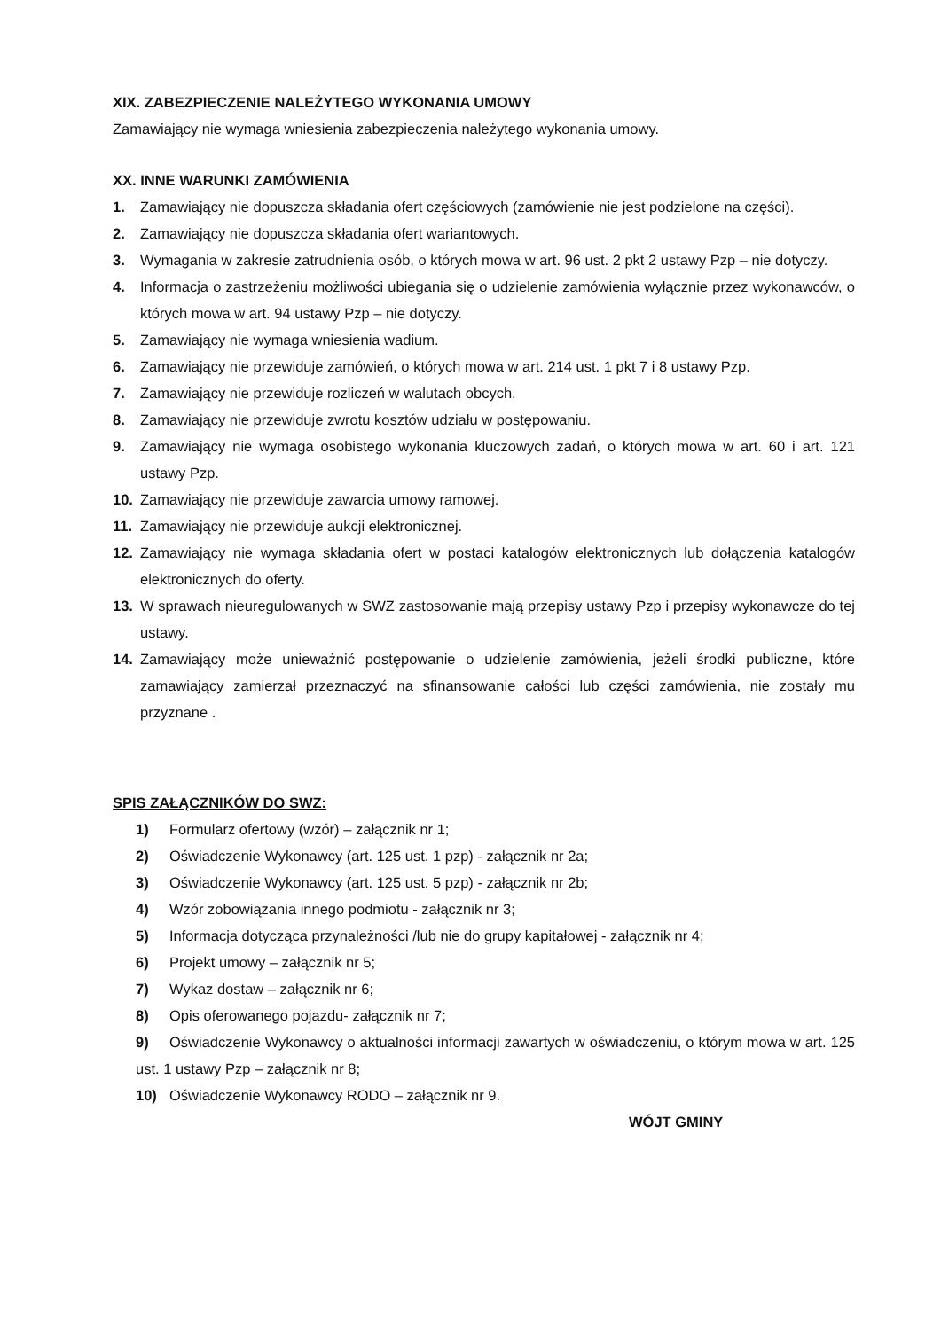XIX. ZABEZPIECZENIE NALEŻYTEGO WYKONANIA UMOWY
Zamawiający nie wymaga wniesienia zabezpieczenia należytego wykonania umowy.
XX. INNE WARUNKI ZAMÓWIENIA
1. Zamawiający nie dopuszcza składania ofert częściowych (zamówienie nie jest podzielone na części).
2. Zamawiający nie dopuszcza składania ofert wariantowych.
3. Wymagania w zakresie zatrudnienia osób, o których mowa w art. 96 ust. 2 pkt 2 ustawy Pzp – nie dotyczy.
4. Informacja o zastrzeżeniu możliwości ubiegania się o udzielenie zamówienia wyłącznie przez wykonawców, o których mowa w art. 94 ustawy Pzp – nie dotyczy.
5. Zamawiający nie wymaga wniesienia wadium.
6. Zamawiający nie przewiduje zamówień, o których mowa w art. 214 ust. 1 pkt 7 i 8 ustawy Pzp.
7. Zamawiający nie przewiduje rozliczeń w walutach obcych.
8. Zamawiający nie przewiduje zwrotu kosztów udziału w postępowaniu.
9. Zamawiający nie wymaga osobistego wykonania kluczowych zadań, o których mowa w art. 60 i art. 121 ustawy Pzp.
10. Zamawiający nie przewiduje zawarcia umowy ramowej.
11. Zamawiający nie przewiduje aukcji elektronicznej.
12. Zamawiający nie wymaga składania ofert w postaci katalogów elektronicznych lub dołączenia katalogów elektronicznych do oferty.
13. W sprawach nieuregulowanych w SWZ zastosowanie mają przepisy ustawy Pzp i przepisy wykonawcze do tej ustawy.
14. Zamawiający może unieważnić postępowanie o udzielenie zamówienia, jeżeli środki publiczne, które zamawiający zamierzał przeznaczyć na sfinansowanie całości lub części zamówienia, nie zostały mu przyznane .
SPIS ZAŁĄCZNIKÓW DO SWZ:
1) Formularz ofertowy (wzór) – załącznik nr 1;
2) Oświadczenie Wykonawcy (art. 125 ust. 1 pzp) - załącznik nr 2a;
3) Oświadczenie Wykonawcy (art. 125 ust. 5 pzp) - załącznik nr 2b;
4) Wzór zobowiązania innego podmiotu - załącznik nr 3;
5) Informacja dotycząca przynależności /lub nie do grupy kapitałowej - załącznik nr 4;
6) Projekt umowy – załącznik nr 5;
7) Wykaz dostaw – załącznik nr 6;
8) Opis oferowanego pojazdu- załącznik nr 7;
9) Oświadczenie Wykonawcy o aktualności informacji zawartych w oświadczeniu, o którym mowa w art. 125 ust. 1 ustawy Pzp – załącznik nr 8;
10) Oświadczenie Wykonawcy RODO – załącznik nr 9.
WÓJT GMINY